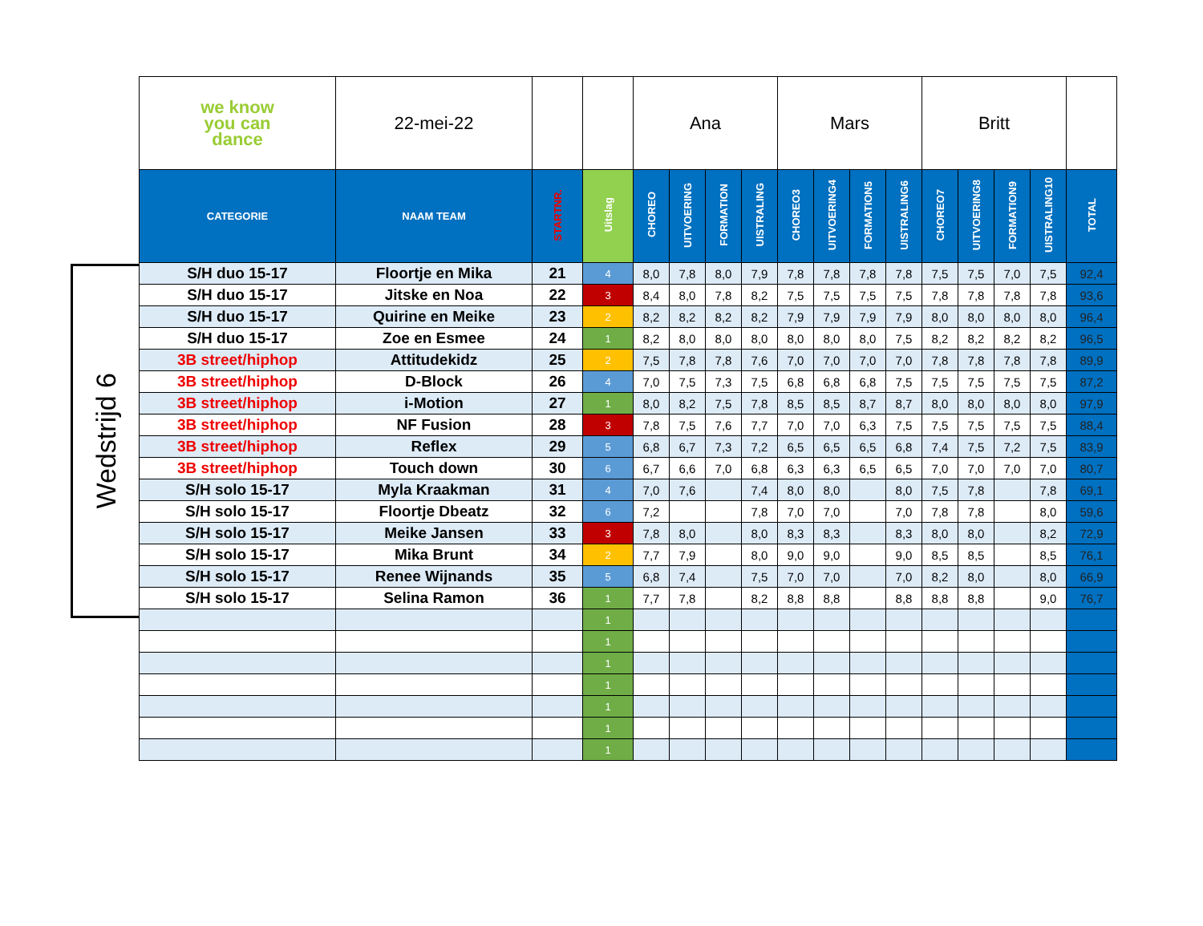Wedstrijd 6
| we know you can dance | 22-mei-22 | | | Ana | | | | Mars | | | | Britt | | | | |
| CATEGORIE | NAAM TEAM | STARTNR. | Uitslag | CHOREO | UITVOERING | FORMATION | UISTRALING | CHOREO3 | UITVOERING4 | FORMATION5 | UISTRALING6 | CHOREO7 | UITVOERING8 | FORMATION9 | UISTRALING10 | TOTAL |
| S/H duo 15-17 | Floortje en Mika | 21 | 4 | 8,0 | 7,8 | 8,0 | 7,9 | 7,8 | 7,8 | 7,8 | 7,8 | 7,5 | 7,5 | 7,0 | 7,5 | 92,4 |
| S/H duo 15-17 | Jitske en Noa | 22 | 3 | 8,4 | 8,0 | 7,8 | 8,2 | 7,5 | 7,5 | 7,5 | 7,5 | 7,8 | 7,8 | 7,8 | 7,8 | 93,6 |
| S/H duo 15-17 | Quirine en Meike | 23 | 2 | 8,2 | 8,2 | 8,2 | 8,2 | 7,9 | 7,9 | 7,9 | 7,9 | 8,0 | 8,0 | 8,0 | 8,0 | 96,4 |
| S/H duo 15-17 | Zoe en Esmee | 24 | 1 | 8,2 | 8,0 | 8,0 | 8,0 | 8,0 | 8,0 | 8,0 | 7,5 | 8,2 | 8,2 | 8,2 | 8,2 | 96,5 |
| 3B street/hiphop | Attitudekidz | 25 | 2 | 7,5 | 7,8 | 7,8 | 7,6 | 7,0 | 7,0 | 7,0 | 7,0 | 7,8 | 7,8 | 7,8 | 7,8 | 89,9 |
| 3B street/hiphop | D-Block | 26 | 4 | 7,0 | 7,5 | 7,3 | 7,5 | 6,8 | 6,8 | 6,8 | 7,5 | 7,5 | 7,5 | 7,5 | 7,5 | 87,2 |
| 3B street/hiphop | i-Motion | 27 | 1 | 8,0 | 8,2 | 7,5 | 7,8 | 8,5 | 8,5 | 8,7 | 8,7 | 8,0 | 8,0 | 8,0 | 8,0 | 97,9 |
| 3B street/hiphop | NF Fusion | 28 | 3 | 7,8 | 7,5 | 7,6 | 7,7 | 7,0 | 7,0 | 6,3 | 7,5 | 7,5 | 7,5 | 7,5 | 7,5 | 88,4 |
| 3B street/hiphop | Reflex | 29 | 5 | 6,8 | 6,7 | 7,3 | 7,2 | 6,5 | 6,5 | 6,5 | 6,8 | 7,4 | 7,5 | 7,2 | 7,5 | 83,9 |
| 3B street/hiphop | Touch down | 30 | 6 | 6,7 | 6,6 | 7,0 | 6,8 | 6,3 | 6,3 | 6,5 | 6,5 | 7,0 | 7,0 | 7,0 | 7,0 | 80,7 |
| S/H solo 15-17 | Myla Kraakman | 31 | 4 | 7,0 | 7,6 | | 7,4 | 8,0 | 8,0 | | 8,0 | 7,5 | 7,8 | | 7,8 | 69,1 |
| S/H solo 15-17 | Floortje Dbeatz | 32 | 6 | 7,2 | | | 7,8 | 7,0 | 7,0 | | 7,0 | 7,8 | 7,8 | | 8,0 | 59,6 |
| S/H solo 15-17 | Meike Jansen | 33 | 3 | 7,8 | 8,0 | | 8,0 | 8,3 | 8,3 | | 8,3 | 8,0 | 8,0 | | 8,2 | 72,9 |
| S/H solo 15-17 | Mika Brunt | 34 | 2 | 7,7 | 7,9 | | 8,0 | 9,0 | 9,0 | | 9,0 | 8,5 | 8,5 | | 8,5 | 76,1 |
| S/H solo 15-17 | Renee Wijnands | 35 | 5 | 6,8 | 7,4 | | 7,5 | 7,0 | 7,0 | | 7,0 | 8,2 | 8,0 | | 8,0 | 66,9 |
| S/H solo 15-17 | Selina Ramon | 36 | 1 | 7,7 | 7,8 | | 8,2 | 8,8 | 8,8 | | 8,8 | 8,8 | 8,8 | | 9,0 | 76,7 |
| | | | 1 | | | | | | | | | | | | | |
| | | | 1 | | | | | | | | | | | | | |
| | | | 1 | | | | | | | | | | | | | |
| | | | 1 | | | | | | | | | | | | | |
| | | | 1 | | | | | | | | | | | | | |
| | | | 1 | | | | | | | | | | | | | |
| | | | 1 | | | | | | | | | | | | | |